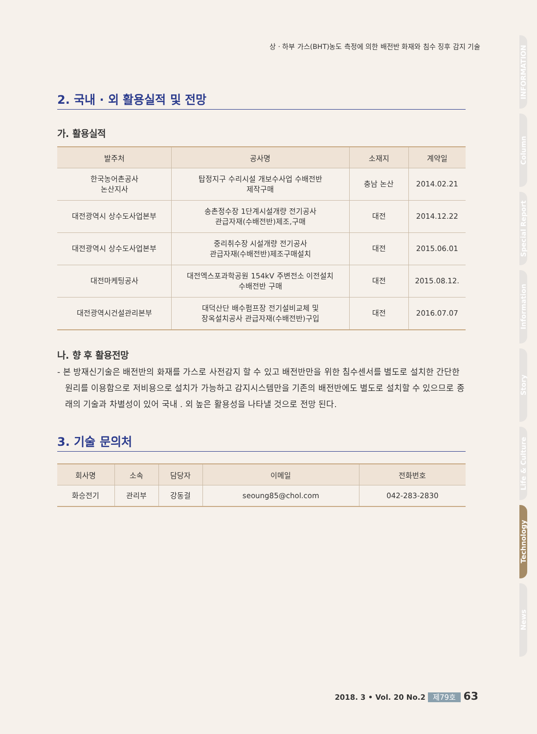상 · 하부 가스(BHT)농도 측정에 의한 배전반 화재와 침수 징후 감지 기술
2. 국내 · 외 활용실적 및 전망
가. 활용실적
| 발주처 | 공사명 | 소재지 | 계약일 |
| --- | --- | --- | --- |
| 한국농어촌공사 논산지사 | 탑정지구 수리시설 개보수사업 수배전반 제작구매 | 충남 논산 | 2014.02.21 |
| 대전광역시 상수도사업본부 | 송촌정수장 1단계시설개량 전기공사 관급자재(수배전반)제조,구매 | 대전 | 2014.12.22 |
| 대전광역시 상수도사업본부 | 중리취수장 시설개량 전기공사 관급자재(수배전반)제조구매설치 | 대전 | 2015.06.01 |
| 대전마케팅공사 | 대전엑스포과학공원 154kV 주변전소 이전설치 수배전반 구매 | 대전 | 2015.08.12. |
| 대전광역시건설관리본부 | 대덕산단 배수펌프장 전기설비교체 및 장옥설치공사 관급자재(수배전반)구입 | 대전 | 2016.07.07 |
나. 향 후 활용전망
- 본 방재신기술은 배전반의 화재를 가스로 사전감지 할 수 있고 배전반만을 위한 침수센서를 별도로 설치한 간단한 원리를 이용함으로 저비용으로 설치가 가능하고 감지시스템만을 기존의 배전반에도 별도로 설치할 수 있으므로 종래의 기술과 차별성이 있어 국내 . 외 높은 활용성을 나타낼 것으로 전망 된다.
3. 기술 문의처
| 회사명 | 소속 | 담당자 | 이메일 | 전화번호 |
| --- | --- | --- | --- | --- |
| 화승전기 | 관리부 | 강동걸 | seoung85@chol.com | 042-283-2830 |
INFORMATION
Column
Special Report
Information
Story
Life & Culture
Technology
News
2018. 3 • Vol. 20 No.2 제79호 63